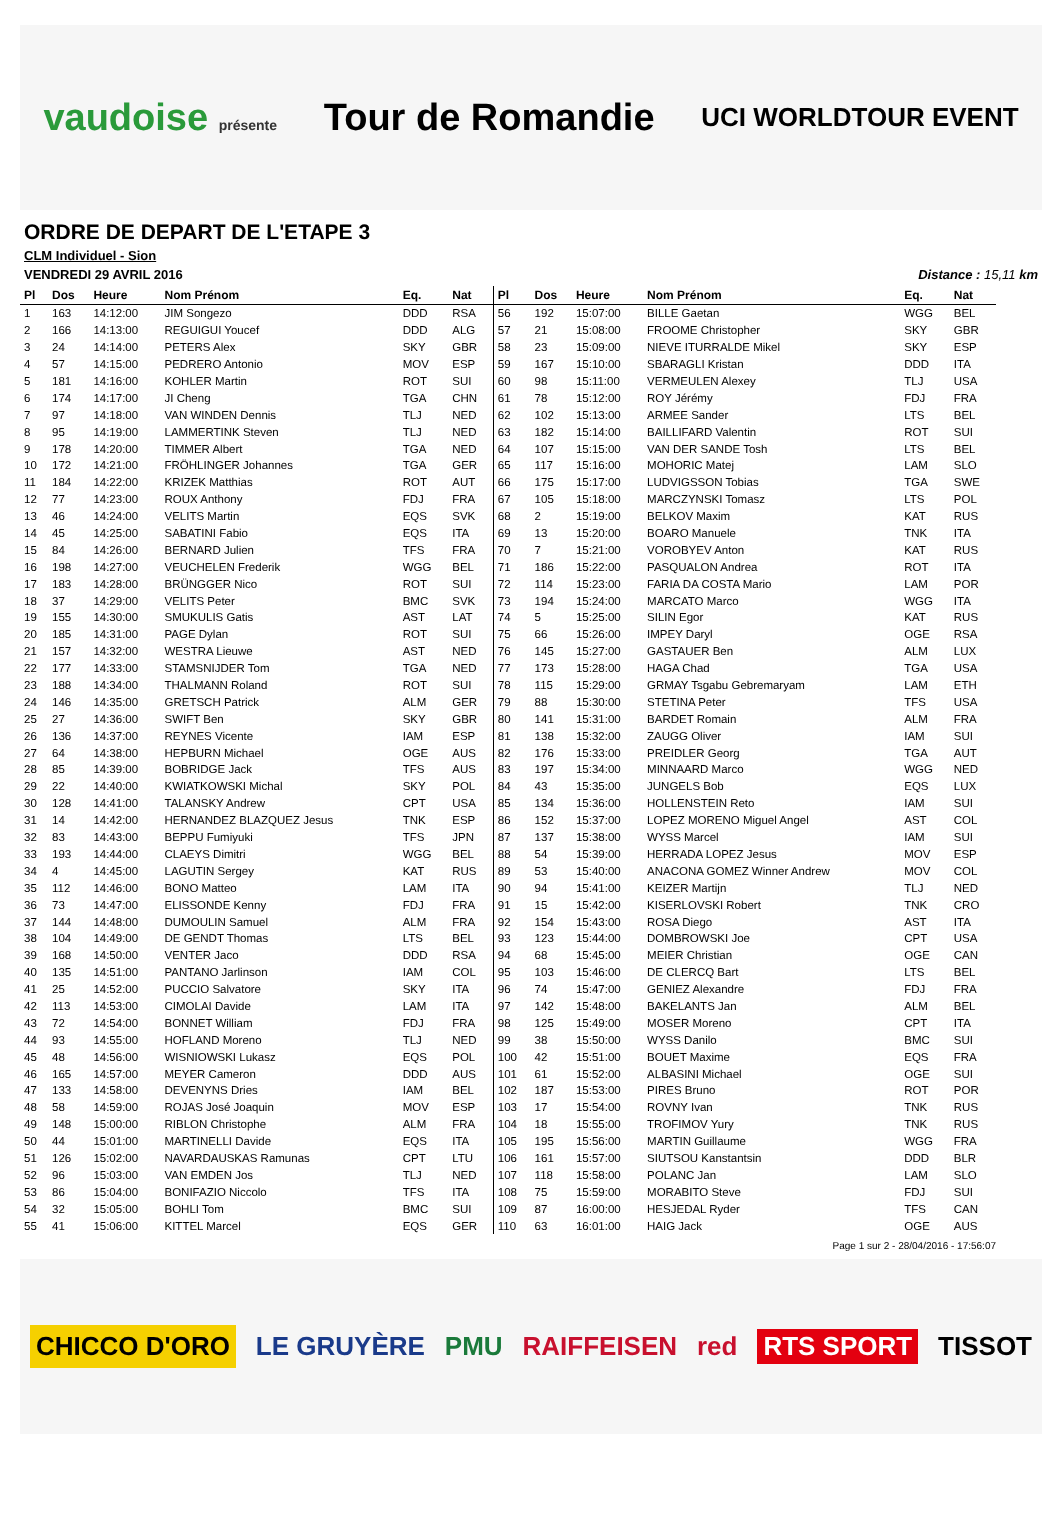vaudoise présente Tour de Romandie UCI WORLDTOUR EVENT
ORDRE DE DEPART DE L'ETAPE 3
CLM Individuel - Sion
VENDREDI 29 AVRIL 2016 Distance : 15,11 km
| Pl | Dos | Heure | Nom Prénom | Eq. | Nat | Pl | Dos | Heure | Nom Prénom | Eq. | Nat |
| --- | --- | --- | --- | --- | --- | --- | --- | --- | --- | --- | --- |
| 1 | 163 | 14:12:00 | JIM Songezo | DDD | RSA | 56 | 192 | 15:07:00 | BILLE Gaetan | WGG | BEL |
| 2 | 166 | 14:13:00 | REGUIGUI Youcef | DDD | ALG | 57 | 21 | 15:08:00 | FROOME Christopher | SKY | GBR |
| 3 | 24 | 14:14:00 | PETERS Alex | SKY | GBR | 58 | 23 | 15:09:00 | NIEVE ITURRALDE Mikel | SKY | ESP |
| 4 | 57 | 14:15:00 | PEDRERO Antonio | MOV | ESP | 59 | 167 | 15:10:00 | SBARAGLI Kristan | DDD | ITA |
| 5 | 181 | 14:16:00 | KOHLER Martin | ROT | SUI | 60 | 98 | 15:11:00 | VERMEULEN Alexey | TLJ | USA |
| 6 | 174 | 14:17:00 | JI Cheng | TGA | CHN | 61 | 78 | 15:12:00 | ROY Jérémy | FDJ | FRA |
| 7 | 97 | 14:18:00 | VAN WINDEN Dennis | TLJ | NED | 62 | 102 | 15:13:00 | ARMEE Sander | LTS | BEL |
| 8 | 95 | 14:19:00 | LAMMERTINK Steven | TLJ | NED | 63 | 182 | 15:14:00 | BAILLIFARD Valentin | ROT | SUI |
| 9 | 178 | 14:20:00 | TIMMER Albert | TGA | NED | 64 | 107 | 15:15:00 | VAN DER SANDE Tosh | LTS | BEL |
| 10 | 172 | 14:21:00 | FRÖHLINGER Johannes | TGA | GER | 65 | 117 | 15:16:00 | MOHORIC Matej | LAM | SLO |
| 11 | 184 | 14:22:00 | KRIZEK Matthias | ROT | AUT | 66 | 175 | 15:17:00 | LUDVIGSSON Tobias | TGA | SWE |
| 12 | 77 | 14:23:00 | ROUX Anthony | FDJ | FRA | 67 | 105 | 15:18:00 | MARCZYNSKI Tomasz | LTS | POL |
| 13 | 46 | 14:24:00 | VELITS Martin | EQS | SVK | 68 | 2 | 15:19:00 | BELKOV Maxim | KAT | RUS |
| 14 | 45 | 14:25:00 | SABATINI Fabio | EQS | ITA | 69 | 13 | 15:20:00 | BOARO Manuele | TNK | ITA |
| 15 | 84 | 14:26:00 | BERNARD Julien | TFS | FRA | 70 | 7 | 15:21:00 | VOROBYEV Anton | KAT | RUS |
| 16 | 198 | 14:27:00 | VEUCHELEN Frederik | WGG | BEL | 71 | 186 | 15:22:00 | PASQUALON Andrea | ROT | ITA |
| 17 | 183 | 14:28:00 | BRÜNGGER Nico | ROT | SUI | 72 | 114 | 15:23:00 | FARIA DA COSTA Mario | LAM | POR |
| 18 | 37 | 14:29:00 | VELITS Peter | BMC | SVK | 73 | 194 | 15:24:00 | MARCATO Marco | WGG | ITA |
| 19 | 155 | 14:30:00 | SMUKULIS Gatis | AST | LAT | 74 | 5 | 15:25:00 | SILIN Egor | KAT | RUS |
| 20 | 185 | 14:31:00 | PAGE Dylan | ROT | SUI | 75 | 66 | 15:26:00 | IMPEY Daryl | OGE | RSA |
| 21 | 157 | 14:32:00 | WESTRA Lieuwe | AST | NED | 76 | 145 | 15:27:00 | GASTAUER Ben | ALM | LUX |
| 22 | 177 | 14:33:00 | STAMSNIJDER Tom | TGA | NED | 77 | 173 | 15:28:00 | HAGA Chad | TGA | USA |
| 23 | 188 | 14:34:00 | THALMANN Roland | ROT | SUI | 78 | 115 | 15:29:00 | GRMAY Tsgabu Gebremaryam | LAM | ETH |
| 24 | 146 | 14:35:00 | GRETSCH Patrick | ALM | GER | 79 | 88 | 15:30:00 | STETINA Peter | TFS | USA |
| 25 | 27 | 14:36:00 | SWIFT Ben | SKY | GBR | 80 | 141 | 15:31:00 | BARDET Romain | ALM | FRA |
| 26 | 136 | 14:37:00 | REYNES Vicente | IAM | ESP | 81 | 138 | 15:32:00 | ZAUGG Oliver | IAM | SUI |
| 27 | 64 | 14:38:00 | HEPBURN Michael | OGE | AUS | 82 | 176 | 15:33:00 | PREIDLER Georg | TGA | AUT |
| 28 | 85 | 14:39:00 | BOBRIDGE Jack | TFS | AUS | 83 | 197 | 15:34:00 | MINNAARD Marco | WGG | NED |
| 29 | 22 | 14:40:00 | KWIATKOWSKI Michal | SKY | POL | 84 | 43 | 15:35:00 | JUNGELS Bob | EQS | LUX |
| 30 | 128 | 14:41:00 | TALANSKY Andrew | CPT | USA | 85 | 134 | 15:36:00 | HOLLENSTEIN Reto | IAM | SUI |
| 31 | 14 | 14:42:00 | HERNANDEZ BLAZQUEZ Jesus | TNK | ESP | 86 | 152 | 15:37:00 | LOPEZ MORENO Miguel Angel | AST | COL |
| 32 | 83 | 14:43:00 | BEPPU Fumiyuki | TFS | JPN | 87 | 137 | 15:38:00 | WYSS Marcel | IAM | SUI |
| 33 | 193 | 14:44:00 | CLAEYS Dimitri | WGG | BEL | 88 | 54 | 15:39:00 | HERRADA LOPEZ Jesus | MOV | ESP |
| 34 | 4 | 14:45:00 | LAGUTIN Sergey | KAT | RUS | 89 | 53 | 15:40:00 | ANACONA GOMEZ Winner Andrew | MOV | COL |
| 35 | 112 | 14:46:00 | BONO Matteo | LAM | ITA | 90 | 94 | 15:41:00 | KEIZER Martijn | TLJ | NED |
| 36 | 73 | 14:47:00 | ELISSONDE Kenny | FDJ | FRA | 91 | 15 | 15:42:00 | KISERLOVSKI Robert | TNK | CRO |
| 37 | 144 | 14:48:00 | DUMOULIN Samuel | ALM | FRA | 92 | 154 | 15:43:00 | ROSA Diego | AST | ITA |
| 38 | 104 | 14:49:00 | DE GENDT Thomas | LTS | BEL | 93 | 123 | 15:44:00 | DOMBROWSKI Joe | CPT | USA |
| 39 | 168 | 14:50:00 | VENTER Jaco | DDD | RSA | 94 | 68 | 15:45:00 | MEIER Christian | OGE | CAN |
| 40 | 135 | 14:51:00 | PANTANO Jarlinson | IAM | COL | 95 | 103 | 15:46:00 | DE CLERCQ Bart | LTS | BEL |
| 41 | 25 | 14:52:00 | PUCCIO Salvatore | SKY | ITA | 96 | 74 | 15:47:00 | GENIEZ Alexandre | FDJ | FRA |
| 42 | 113 | 14:53:00 | CIMOLAI Davide | LAM | ITA | 97 | 142 | 15:48:00 | BAKELANTS Jan | ALM | BEL |
| 43 | 72 | 14:54:00 | BONNET William | FDJ | FRA | 98 | 125 | 15:49:00 | MOSER Moreno | CPT | ITA |
| 44 | 93 | 14:55:00 | HOFLAND Moreno | TLJ | NED | 99 | 38 | 15:50:00 | WYSS Danilo | BMC | SUI |
| 45 | 48 | 14:56:00 | WISNIOWSKI Lukasz | EQS | POL | 100 | 42 | 15:51:00 | BOUET Maxime | EQS | FRA |
| 46 | 165 | 14:57:00 | MEYER Cameron | DDD | AUS | 101 | 61 | 15:52:00 | ALBASINI Michael | OGE | SUI |
| 47 | 133 | 14:58:00 | DEVENYNS Dries | IAM | BEL | 102 | 187 | 15:53:00 | PIRES Bruno | ROT | POR |
| 48 | 58 | 14:59:00 | ROJAS José Joaquin | MOV | ESP | 103 | 17 | 15:54:00 | ROVNY Ivan | TNK | RUS |
| 49 | 148 | 15:00:00 | RIBLON Christophe | ALM | FRA | 104 | 18 | 15:55:00 | TROFIMOV Yury | TNK | RUS |
| 50 | 44 | 15:01:00 | MARTINELLI Davide | EQS | ITA | 105 | 195 | 15:56:00 | MARTIN Guillaume | WGG | FRA |
| 51 | 126 | 15:02:00 | NAVARDAUSKAS Ramunas | CPT | LTU | 106 | 161 | 15:57:00 | SIUTSOU Kanstantsin | DDD | BLR |
| 52 | 96 | 15:03:00 | VAN EMDEN Jos | TLJ | NED | 107 | 118 | 15:58:00 | POLANC Jan | LAM | SLO |
| 53 | 86 | 15:04:00 | BONIFAZIO Niccolo | TFS | ITA | 108 | 75 | 15:59:00 | MORABITO Steve | FDJ | SUI |
| 54 | 32 | 15:05:00 | BOHLI Tom | BMC | SUI | 109 | 87 | 16:00:00 | HESJEDAL Ryder | TFS | CAN |
| 55 | 41 | 15:06:00 | KITTEL Marcel | EQS | GER | 110 | 63 | 16:01:00 | HAIG Jack | OGE | AUS |
Page 1 sur 2 - 28/04/2016 - 17:56:07
CHICCO D'ORO LE GRUYÈRE PMU RAIFFEISEN red RTS SPORT TISSOT